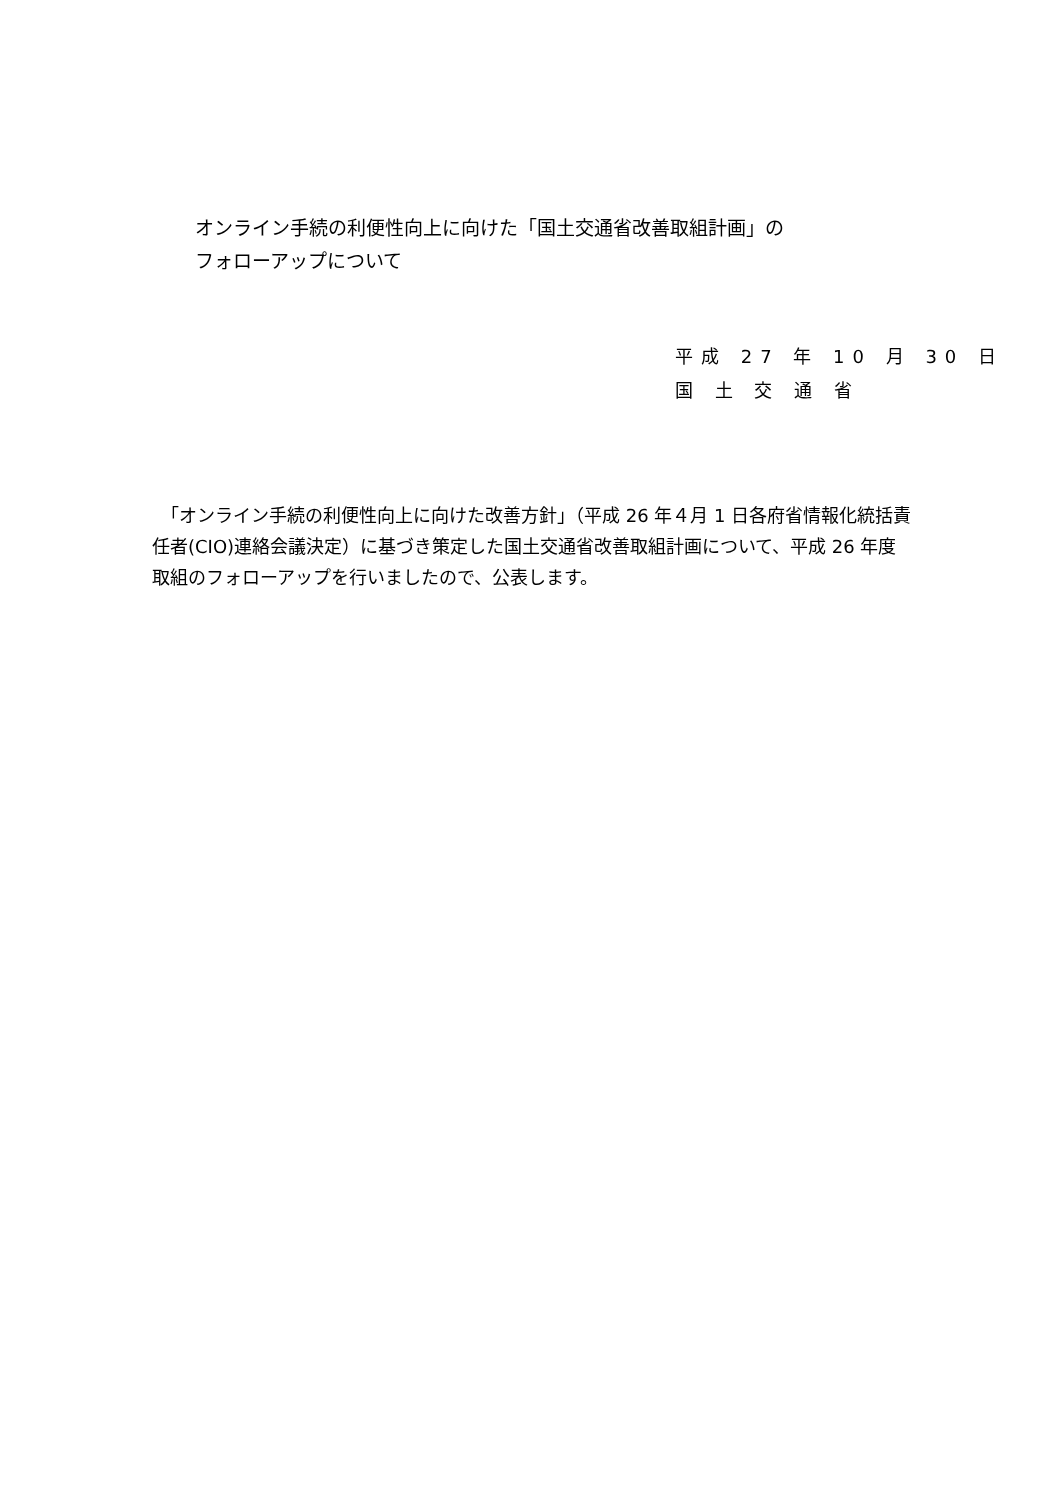オンライン手続の利便性向上に向けた「国土交通省改善取組計画」の
フォローアップについて
平成 27 年 10 月 30 日
国 土 交 通 省
　「オンライン手続の利便性向上に向けた改善方針」（平成 26 年４月 1 日各府省情報化統括責任者(CIO)連絡会議決定）に基づき策定した国土交通省改善取組計画について、平成 26 年度取組のフォローアップを行いましたので、公表します。